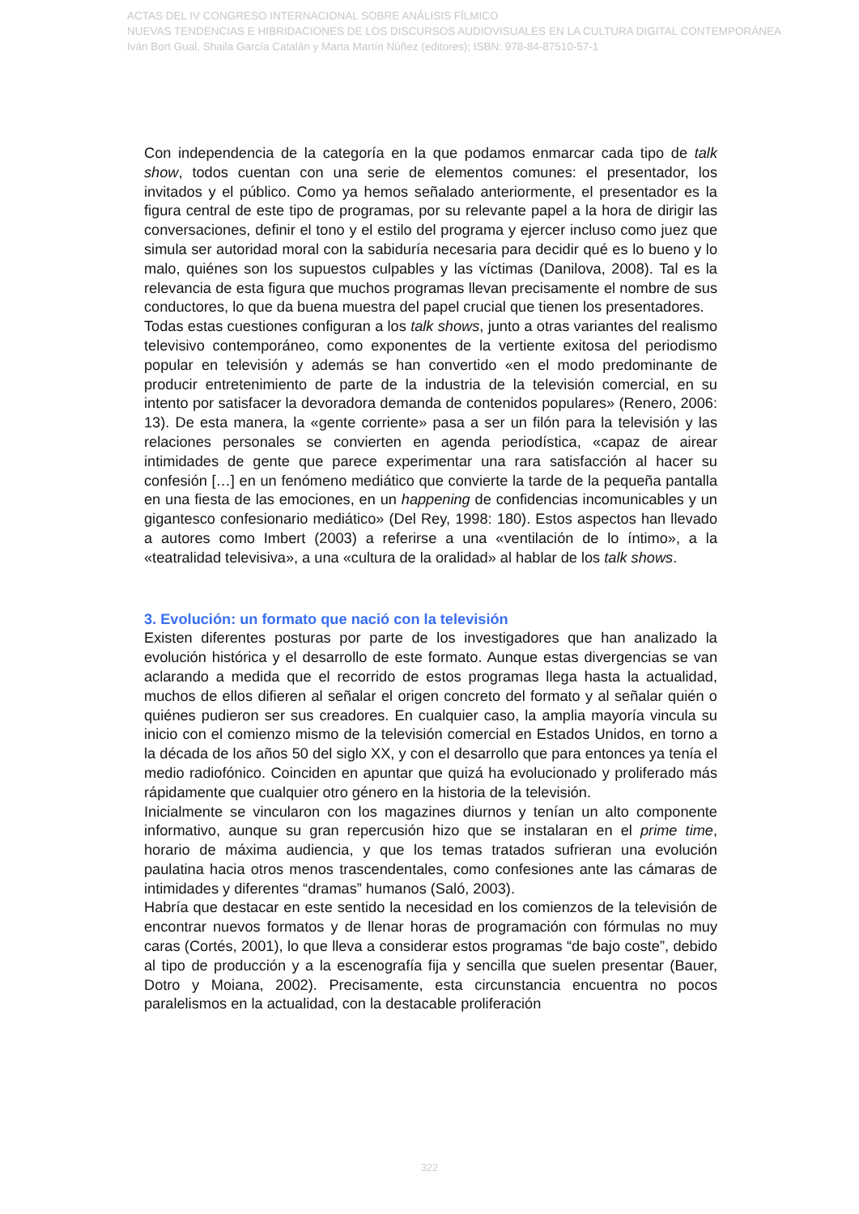ACTAS DEL IV CONGRESO INTERNACIONAL SOBRE ANÁLISIS FÍLMICO
NUEVAS TENDENCIAS E HIBRIDACIONES DE LOS DISCURSOS AUDIOVISUALES EN LA CULTURA DIGITAL CONTEMPORÁNEA
Iván Bort Gual, Shaila García Catalán y Marta Martín Núñez (editores); ISBN: 978-84-87510-57-1
Con independencia de la categoría en la que podamos enmarcar cada tipo de talk show, todos cuentan con una serie de elementos comunes: el presentador, los invitados y el público. Como ya hemos señalado anteriormente, el presentador es la figura central de este tipo de programas, por su relevante papel a la hora de dirigir las conversaciones, definir el tono y el estilo del programa y ejercer incluso como juez que simula ser autoridad moral con la sabiduría necesaria para decidir qué es lo bueno y lo malo, quiénes son los supuestos culpables y las víctimas (Danilova, 2008). Tal es la relevancia de esta figura que muchos programas llevan precisamente el nombre de sus conductores, lo que da buena muestra del papel crucial que tienen los presentadores.
Todas estas cuestiones configuran a los talk shows, junto a otras variantes del realismo televisivo contemporáneo, como exponentes de la vertiente exitosa del periodismo popular en televisión y además se han convertido «en el modo predominante de producir entretenimiento de parte de la industria de la televisión comercial, en su intento por satisfacer la devoradora demanda de contenidos populares» (Renero, 2006: 13). De esta manera, la «gente corriente» pasa a ser un filón para la televisión y las relaciones personales se convierten en agenda periodística, «capaz de airear intimidades de gente que parece experimentar una rara satisfacción al hacer su confesión […] en un fenómeno mediático que convierte la tarde de la pequeña pantalla en una fiesta de las emociones, en un happening de confidencias incomunicables y un gigantesco confesionario mediático» (Del Rey, 1998: 180). Estos aspectos han llevado a autores como Imbert (2003) a referirse a una «ventilación de lo íntimo», a la «teatralidad televisiva», a una «cultura de la oralidad» al hablar de los talk shows.
3. Evolución: un formato que nació con la televisión
Existen diferentes posturas por parte de los investigadores que han analizado la evolución histórica y el desarrollo de este formato. Aunque estas divergencias se van aclarando a medida que el recorrido de estos programas llega hasta la actualidad, muchos de ellos difieren al señalar el origen concreto del formato y al señalar quién o quiénes pudieron ser sus creadores. En cualquier caso, la amplia mayoría vincula su inicio con el comienzo mismo de la televisión comercial en Estados Unidos, en torno a la década de los años 50 del siglo XX, y con el desarrollo que para entonces ya tenía el medio radiofónico. Coinciden en apuntar que quizá ha evolucionado y proliferado más rápidamente que cualquier otro género en la historia de la televisión.
Inicialmente se vincularon con los magazines diurnos y tenían un alto componente informativo, aunque su gran repercusión hizo que se instalaran en el prime time, horario de máxima audiencia, y que los temas tratados sufrieran una evolución paulatina hacia otros menos trascendentales, como confesiones ante las cámaras de intimidades y diferentes “dramas” humanos (Saló, 2003).
Habría que destacar en este sentido la necesidad en los comienzos de la televisión de encontrar nuevos formatos y de llenar horas de programación con fórmulas no muy caras (Cortés, 2001), lo que lleva a considerar estos programas “de bajo coste”, debido al tipo de producción y a la escenografía fija y sencilla que suelen presentar (Bauer, Dotro y Moiana, 2002). Precisamente, esta circunstancia encuentra no pocos paralelismos en la actualidad, con la destacable proliferación
322